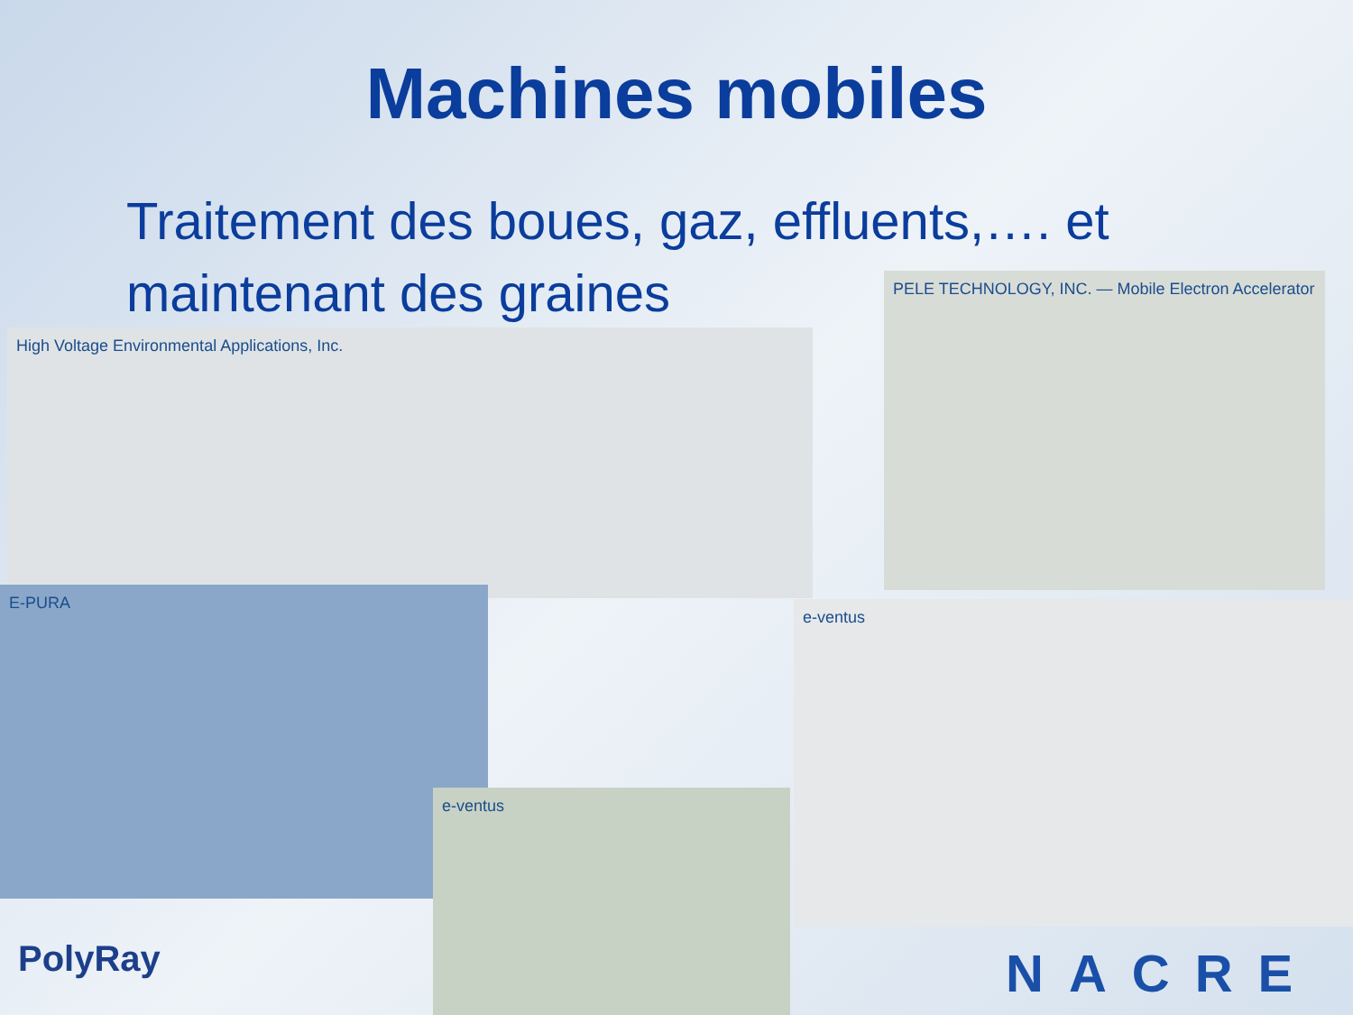Machines mobiles
Traitement des boues, gaz, effluents,…. et maintenant des graines
High Voltage Environmental Applications, Inc.
PELE TECHNOLOGY, INC. — Mobile Electron Accelerator
E-PURA
e-ventus
e-ventus
PolyRay NACRE